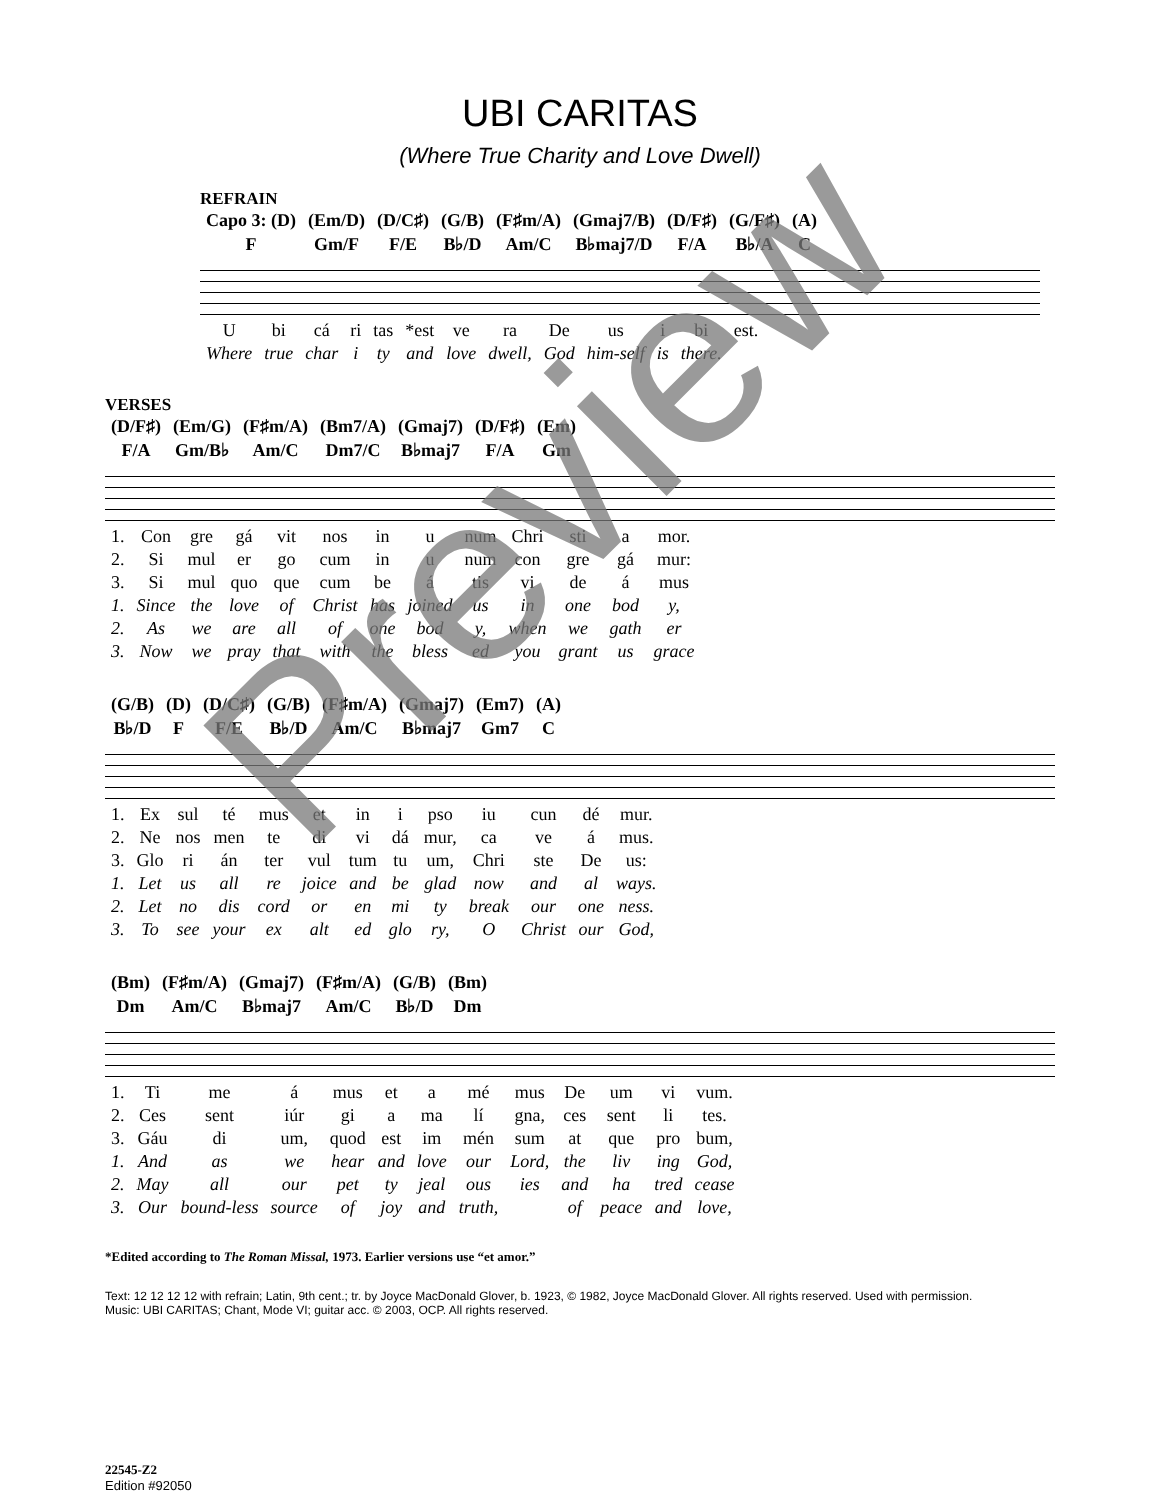UBI CARITAS
(Where True Charity and Love Dwell)
REFRAIN
| Capo 3: (D) | (Em/D) | (D/C♯) | (G/B) | (F♯m/A) | (Gmaj7/B) | (D/F♯) | (G/F♯) | (A) |
| F | Gm/F | F/E | B♭/D | Am/C | B♭maj7/D | F/A | B♭/A | C |
| U | bi | cá | ri | tas | *est | ve | ra | De | us | i | bi | est. |
| Where | true | char | i | ty | and | love | dwell, | God | him-self | is | there. | |
VERSES
| (D/F♯) | (Em/G) | (F♯m/A) | (Bm7/A) | (Gmaj7) | (D/F♯) | (Em) |
| F/A | Gm/B♭ | Am/C | Dm7/C | B♭maj7 | F/A | Gm |
| 1. | Con | gre | gá | vit | nos | in | u | num | Chri | sti | a | mor. |
| 2. | Si | mul | er | go | cum | in | u | num | con | gre | gá | mur: |
| 3. | Si | mul | quo | que | cum | be | á | tis | vi | de | á | mus |
| 1. | Since | the | love | of | Christ | has | joined | us | in | one | bod | y, |
| 2. | As | we | are | all | of | one | bod | y, | when | we | gath | er |
| 3. | Now | we | pray | that | with | the | bless | ed | you | grant | us | grace |
| (G/B) | (D) | (D/C♯) | (G/B) | (F♯m/A) | (Gmaj7) | (Em7) | (A) |
| B♭/D | F | F/E | B♭/D | Am/C | B♭maj7 | Gm7 | C |
| 1. | Ex | sul | té | mus | et | in | i | pso | iu | cun | dé | mur. |
| 2. | Ne | nos | men | te | di | vi | dá | mur, | ca | ve | á | mus. |
| 3. | Glo | ri | án | ter | vul | tum | tu | um, | Chri | ste | De | us: |
| 1. | Let | us | all | re | joice | and | be | glad | now | and | al | ways. |
| 2. | Let | no | dis | cord | or | en | mi | ty | break | our | one | ness. |
| 3. | To | see | your | ex | alt | ed | glo | ry, | O | Christ | our | God, |
| (Bm) | (F♯m/A) | (Gmaj7) | (F♯m/A) | (G/B) | (Bm) |
| Dm | Am/C | B♭maj7 | Am/C | B♭/D | Dm |
| 1. | Ti | me | á | mus | et | a | mé | mus | De | um | vi | vum. |
| 2. | Ces | sent | iúr | gi | a | ma | lí | gna, | ces | sent | li | tes. |
| 3. | Gáu | di | um, | quod | est | im | mén | sum | at | que | pro | bum, |
| 1. | And | as | we | hear | and | love | our | Lord, | the | liv | ing | God, |
| 2. | May | all | our | pet | ty | jeal | ous | ies | and | ha | tred | cease |
| 3. | Our | bound-less | source | of | joy | and | truth, | | of | peace | and | love, |
*Edited according to The Roman Missal, 1973. Earlier versions use “et amor.”
Text: 12 12 12 12 with refrain; Latin, 9th cent.; tr. by Joyce MacDonald Glover, b. 1923, © 1982, Joyce MacDonald Glover. All rights reserved. Used with permission.
Music: UBI CARITAS; Chant, Mode VI; guitar acc. © 2003, OCP. All rights reserved.
22545-Z2
Edition #92050
Preview